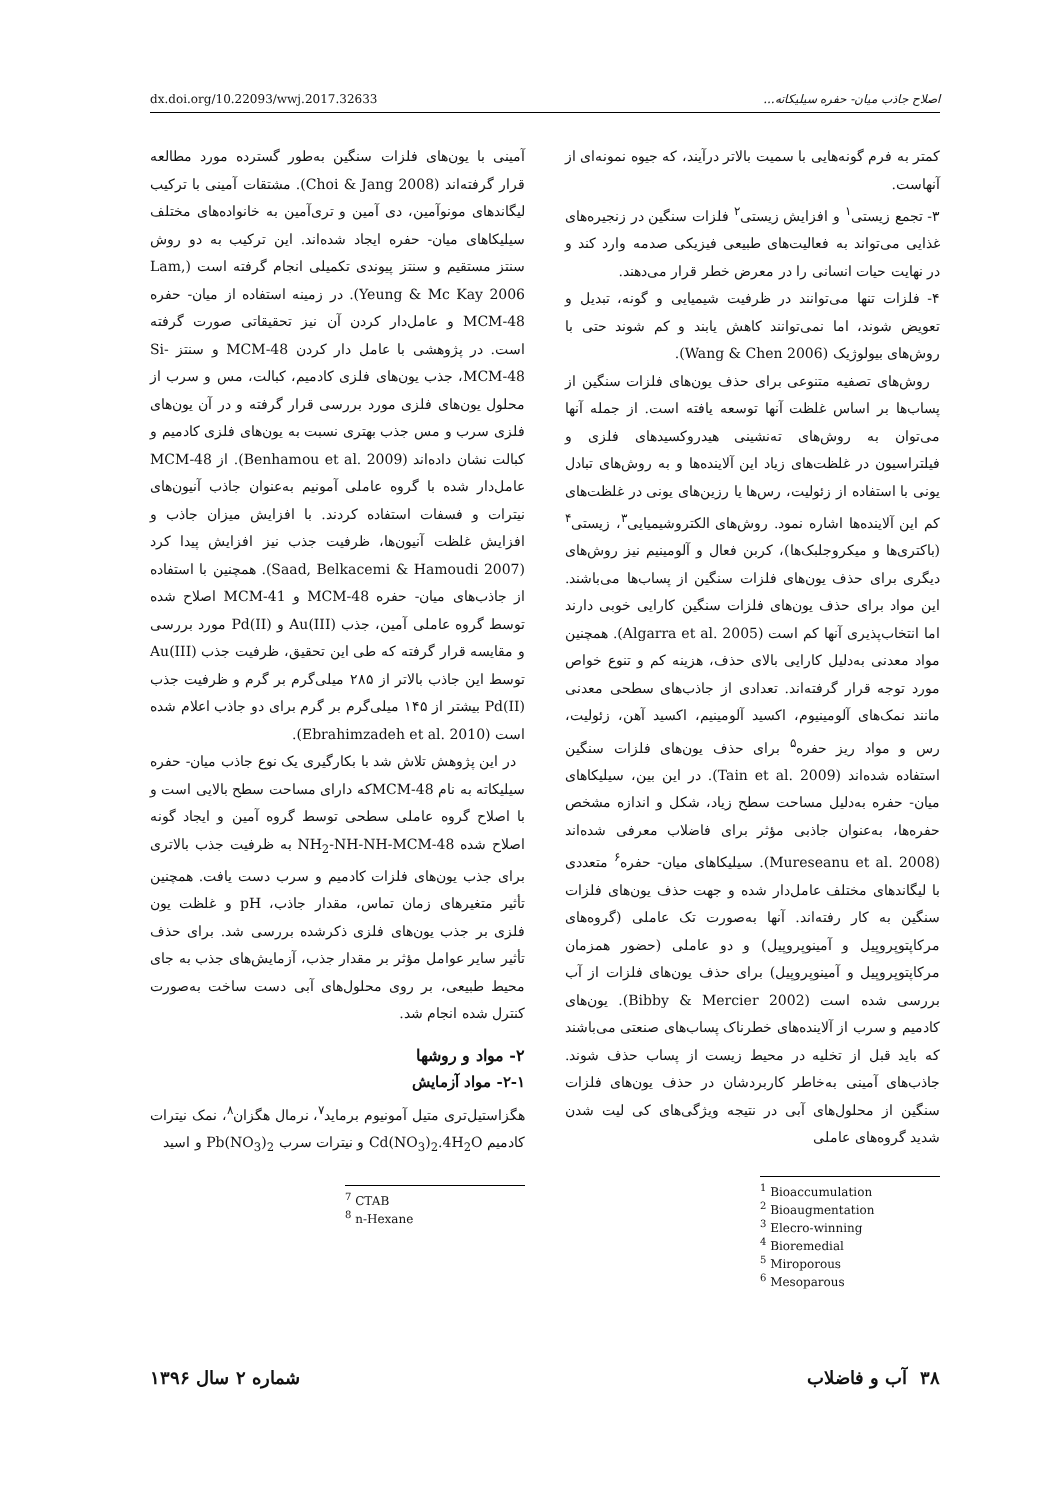اصلاح جاذب میان- حفره سیلیکاته... dx.doi.org/10.22093/wwj.2017.32633
کمتر به فرم گونه‌هایی با سمیت بالاتر درآیند، که جیوه نمونه‌ای از آنهاست.
۳- تجمع زیستی<sup>۱</sup> و افزایش زیستی<sup>۲</sup> فلزات سنگین در زنجیره‌های غذایی می‌تواند به فعالیت‌های طبیعی فیزیکی صدمه وارد کند و در نهایت حیات انسانی را در معرض خطر قرار می‌دهند.
۴- فلزات تنها می‌توانند در ظرفیت شیمیایی و گونه، تبدیل و تعویض شوند، اما نمی‌توانند کاهش یابند و کم شوند حتی با روش‌های بیولوژیک (Wang & Chen 2006).
روش‌های تصفیه متنوعی برای حذف یون‌های فلزات سنگین از پساب‌ها بر اساس غلظت آنها توسعه یافته است. از جمله آنها می‌توان به روش‌های ته‌نشینی هیدروکسیدهای فلزی و فیلتراسیون در غلظت‌های زیاد این آلاینده‌ها و به روش‌های تبادل یونی با استفاده از زئولیت، رس‌ها یا رزین‌های یونی در غلظت‌های کم این آلاینده‌ها اشاره نمود. روش‌های الکتروشیمیایی<sup>۳</sup>، زیستی<sup>۴</sup> (باکتری‌ها و میکروجلبک‌ها)، کربن فعال و آلومینیم نیز روش‌های دیگری برای حذف یون‌های فلزات سنگین از پساب‌ها می‌باشند. این مواد برای حذف یون‌های فلزات سنگین کارایی خوبی دارند اما انتخاب‌پذیری آنها کم است (Algarra et al. 2005). همچنین مواد معدنی به‌دلیل کارایی بالای حذف، هزینه کم و تنوع خواص مورد توجه قرار گرفته‌اند. تعدادی از جاذب‌های سطحی معدنی مانند نمک‌های آلومینیوم، اکسید آلومینیم، اکسید آهن، زئولیت، رس و مواد ریز حفره<sup>۵</sup> برای حذف یون‌های فلزات سنگین استفاده شده‌اند (Tain et al. 2009). در این بین، سیلیکاهای میان- حفره به‌دلیل مساحت سطح زیاد، شکل و اندازه مشخص حفره‌ها، به‌عنوان جاذبی مؤثر برای فاضلاب معرفی شده‌اند (Mureseanu et al. 2008). سیلیکاهای میان- حفره<sup>۶</sup> متعددی با لیگاندهای مختلف عامل‌دار شده و جهت حذف یون‌های فلزات سنگین به کار رفته‌اند. آنها به‌صورت تک عاملی (گروه‌های مرکاپتوپروپیل و آمینوپروپیل) و دو عاملی (حضور همزمان مرکاپتوپروپیل و آمینوپروپیل) برای حذف یون‌های فلزات از آب بررسی شده است (Bibby & Mercier 2002). یون‌های کادمیم و سرب از آلاینده‌های خطرناک پساب‌های صنعتی می‌باشند که باید قبل از تخلیه در محیط زیست از پساب حذف شوند. جاذب‌های آمینی به‌خاطر کاربردشان در حذف یون‌های فلزات سنگین از محلول‌های آبی در نتیجه ویژگی‌های کی لیت شدن شدید گروه‌های عاملی
<sup>1</sup> Bioaccumulation
<sup>2</sup> Bioaugmentation
<sup>3</sup> Elecro-winning
<sup>4</sup> Bioremedial
<sup>5</sup> Miroporous
<sup>6</sup> Mesoparous
آمینی با یون‌های فلزات سنگین به‌طور گسترده مورد مطالعه قرار گرفته‌اند (Choi & Jang 2008). مشتقات آمینی با ترکیب لیگاندهای مونوآمین، دی آمین و تری‌آمین به خانواده‌های مختلف سیلیکاهای میان- حفره ایجاد شده‌اند. این ترکیب به دو روش سنتز مستقیم و سنتز پیوندی تکمیلی انجام گرفته است (Lam, Yeung & Mc Kay 2006). در زمینه استفاده از میان- حفره MCM-48 و عامل‌دار کردن آن نیز تحقیقاتی صورت گرفته است. در پژوهشی با عامل دار کردن MCM-48 و سنتز Si-MCM-48، جذب یون‌های فلزی کادمیم، کبالت، مس و سرب از محلول یون‌های فلزی مورد بررسی قرار گرفته و در آن یون‌های فلزی سرب و مس جذب بهتری نسبت به یون‌های فلزی کادمیم و کبالت نشان داده‌اند (Benhamou et al. 2009). از MCM-48 عامل‌دار شده با گروه عاملی آمونیم به‌عنوان جاذب آنیون‌های نیترات و فسفات استفاده کردند. با افزایش میزان جاذب و افزایش غلظت آنیون‌ها، ظرفیت جذب نیز افزایش پیدا کرد (Saad, Belkacemi & Hamoudi 2007). همچنین با استفاده از جاذب‌های میان- حفره MCM-48 و MCM-41 اصلاح شده توسط گروه عاملی آمین، جذب Au(III) و Pd(II) مورد بررسی و مقایسه قرار گرفته که طی این تحقیق، ظرفیت جذب Au(III) توسط این جاذب بالاتر از ۲۸۵ میلی‌گرم بر گرم و ظرفیت جذب Pd(II) بیشتر از ۱۴۵ میلی‌گرم بر گرم برای دو جاذب اعلام شده است (Ebrahimzadeh et al. 2010).
در این پژوهش تلاش شد با بکارگیری یک نوع جاذب میان- حفره سیلیکاته به نام MCM-48که دارای مساحت سطح بالایی است و با اصلاح گروه عاملی سطحی توسط گروه آمین و ایجاد گونه اصلاح شده NH<sub>2</sub>-NH-NH-MCM-48 به ظرفیت جذب بالاتری برای جذب یون‌های فلزات کادمیم و سرب دست یافت. همچنین تأثیر متغیرهای زمان تماس، مقدار جاذب، pH و غلظت یون فلزی بر جذب یون‌های فلزی ذکرشده بررسی شد. برای حذف تأثیر سایر عوامل مؤثر بر مقدار جذب، آزمایش‌های جذب به جای محیط طبیعی، بر روی محلول‌های آبی دست ساخت به‌صورت کنترل شده انجام شد.
۲- مواد و روشها
۲-۱- مواد آزمایش
هگزاستیل‌تری متیل آمونیوم برماید<sup>۷</sup>، نرمال هگزان<sup>۸</sup>، نمک نیترات کادمیم Cd(NO<sub>3</sub>)<sub>2</sub>.4H<sub>2</sub>O و نیترات سرب Pb(NO<sub>3</sub>)<sub>2</sub> و اسید
<sup>7</sup> CTAB
<sup>8</sup> n-Hexane
۳۸ آب و فاضلاب شماره ۲ سال ۱۳۹۶